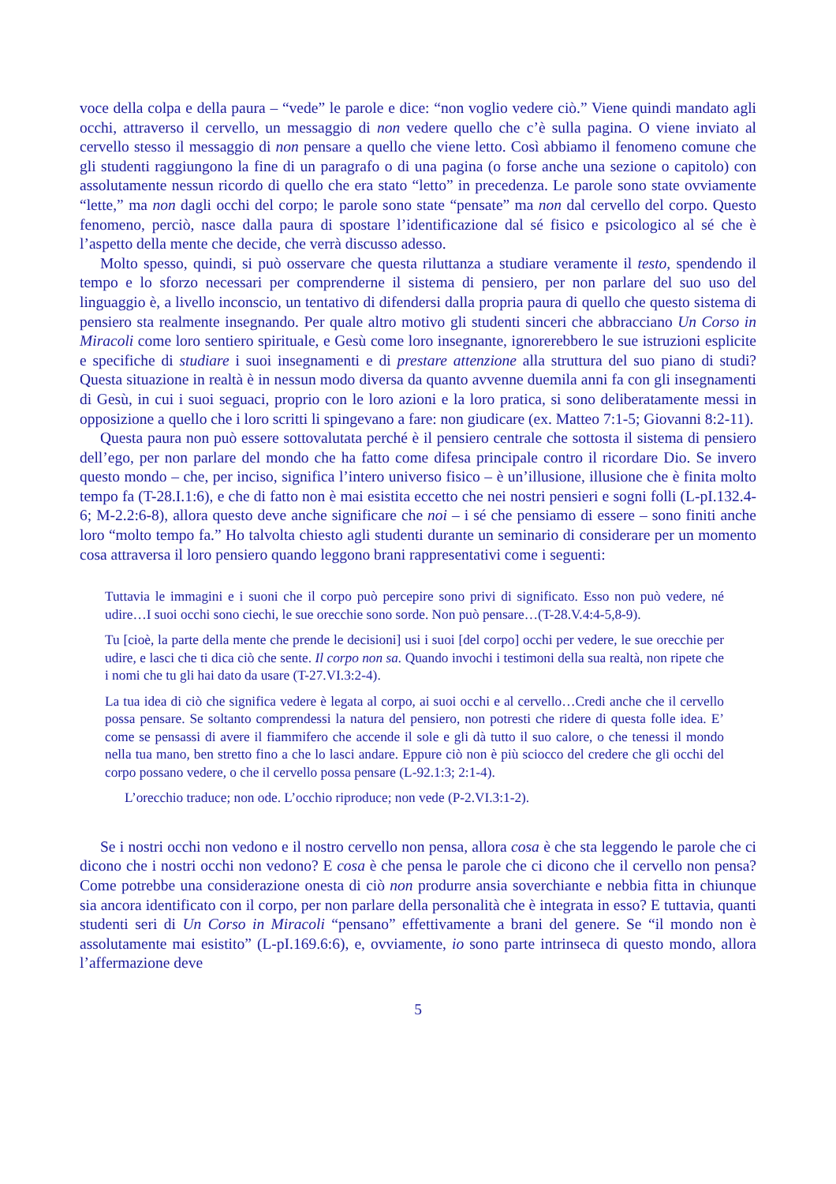voce della colpa e della paura – “vede” le parole e dice: “non voglio vedere ciò.” Viene quindi mandato agli occhi, attraverso il cervello, un messaggio di non vedere quello che c’è sulla pagina. O viene inviato al cervello stesso il messaggio di non pensare a quello che viene letto. Così abbiamo il fenomeno comune che gli studenti raggiungono la fine di un paragrafo o di una pagina (o forse anche una sezione o capitolo) con assolutamente nessun ricordo di quello che era stato “letto” in precedenza. Le parole sono state ovviamente “lette,” ma non dagli occhi del corpo; le parole sono state “pensate” ma non dal cervello del corpo. Questo fenomeno, perciò, nasce dalla paura di spostare l’identificazione dal sé fisico e psicologico al sé che è l’aspetto della mente che decide, che verrà discusso adesso.
Molto spesso, quindi, si può osservare che questa riluttanza a studiare veramente il testo, spendendo il tempo e lo sforzo necessari per comprenderne il sistema di pensiero, per non parlare del suo uso del linguaggio è, a livello inconscio, un tentativo di difendersi dalla propria paura di quello che questo sistema di pensiero sta realmente insegnando. Per quale altro motivo gli studenti sinceri che abbracciano Un Corso in Miracoli come loro sentiero spirituale, e Gesù come loro insegnante, ignorerebbero le sue istruzioni esplicite e specifiche di studiare i suoi insegnamenti e di prestare attenzione alla struttura del suo piano di studi? Questa situazione in realtà è in nessun modo diversa da quanto avvenne duemila anni fa con gli insegnamenti di Gesù, in cui i suoi seguaci, proprio con le loro azioni e la loro pratica, si sono deliberatamente messi in opposizione a quello che i loro scritti li spingevano a fare: non giudicare (ex. Matteo 7:1-5; Giovanni 8:2-11).
Questa paura non può essere sottovalutata perché è il pensiero centrale che sottosta il sistema di pensiero dell’ego, per non parlare del mondo che ha fatto come difesa principale contro il ricordare Dio. Se invero questo mondo – che, per inciso, significa l’intero universo fisico – è un’illusione, illusione che è finita molto tempo fa (T-28.I.1:6), e che di fatto non è mai esistita eccetto che nei nostri pensieri e sogni folli (L-pI.132.4-6; M-2.2:6-8), allora questo deve anche significare che noi – i sé che pensiamo di essere – sono finiti anche loro “molto tempo fa.” Ho talvolta chiesto agli studenti durante un seminario di considerare per un momento cosa attraversa il loro pensiero quando leggono brani rappresentativi come i seguenti:
Tuttavia le immagini e i suoni che il corpo può percepire sono privi di significato. Esso non può vedere, né udire…I suoi occhi sono ciechi, le sue orecchie sono sorde. Non può pensare…(T-28.V.4:4-5,8-9).
Tu [cioè, la parte della mente che prende le decisioni] usi i suoi [del corpo] occhi per vedere, le sue orecchie per udire, e lasci che ti dica ciò che sente. Il corpo non sa. Quando invochi i testimoni della sua realtà, non ripete che i nomi che tu gli hai dato da usare (T-27.VI.3:2-4).
La tua idea di ciò che significa vedere è legata al corpo, ai suoi occhi e al cervello…Credi anche che il cervello possa pensare. Se soltanto comprendessi la natura del pensiero, non potresti che ridere di questa folle idea. E’ come se pensassi di avere il fiammifero che accende il sole e gli dà tutto il suo calore, o che tenessi il mondo nella tua mano, ben stretto fino a che lo lasci andare. Eppure ciò non è più sciocco del credere che gli occhi del corpo possano vedere, o che il cervello possa pensare (L-92.1:3; 2:1-4).
L’orecchio traduce; non ode. L’occhio riproduce; non vede (P-2.VI.3:1-2).
Se i nostri occhi non vedono e il nostro cervello non pensa, allora cosa è che sta leggendo le parole che ci dicono che i nostri occhi non vedono? E cosa è che pensa le parole che ci dicono che il cervello non pensa? Come potrebbe una considerazione onesta di ciò non produrre ansia soverchiante e nebbia fitta in chiunque sia ancora identificato con il corpo, per non parlare della personalità che è integrata in esso? E tuttavia, quanti studenti seri di Un Corso in Miracoli “pensano” effettivamente a brani del genere. Se “il mondo non è assolutamente mai esistito” (L-pI.169.6:6), e, ovviamente, io sono parte intrinseca di questo mondo, allora l’affermazione deve
5